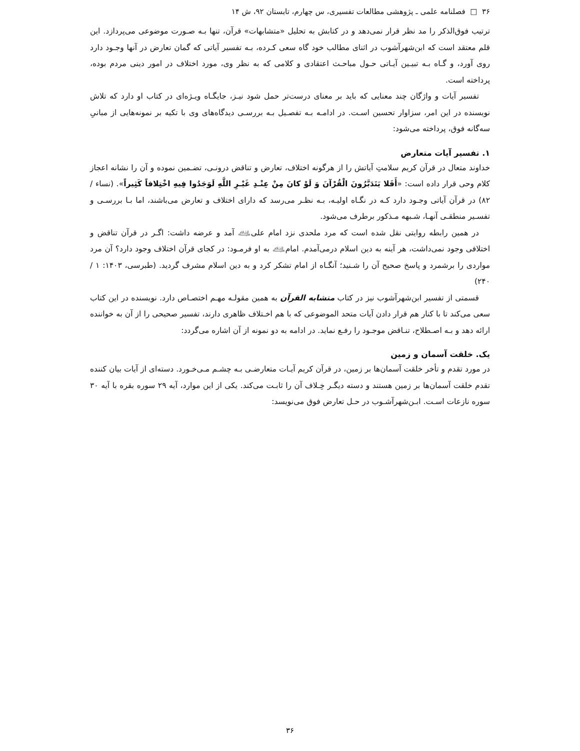۳۶ □ فصلنامه علمی ـ پژوهشی مطالعات تفسیری، س چهارم، تابستان ۹۲، ش ۱۴
ترتیب فوق‌الذکر را مد نظر قرار نمی‌دهد و در کتابش به تحلیل «متشابهات» قرآن، تنها بـه صـورت موضوعی می‌پردازد. این قلم معتقد است که ابن‌شهرآشوب در اثنای مطالب خود گاه سعی کـرده، بـه تفسیر آیاتی که گمان تعارض در آنها وجـود دارد روی آورد، و گـاه بـه تبیـین آیـاتی حـول مباحـث اعتقادی و کلامی که به نظر وی، مورد اختلاف در امور دینی مردم بوده، پرداخته است.
تفسیر آیات و واژگان چند معنایی که باید بر معنای درست‌تر حمل شود نیـز، جایگـاه ویـژه‌ای در کتاب او دارد که تلاش نویسنده در این امر، سزاوار تحسین اسـت. در ادامـه بـه تفصـیل بـه بررسـی دیدگاه‌های وی با تکیه بر نمونه‌هایی از مبانیِ سه‌گانه فوق، پرداخته می‌شود:
۱. تفسیر آیات متعارض
خداوند متعال در قرآن کریم سلامتِ آیاتش را از هرگونه اختلاف، تعارض و تناقض درونـی، تضـمین نموده و آن را نشانه اعجاز کلام وحی قرار داده است: «أَفَلا يَتَدَبَّرُونَ الْقُرْآنَ وَ لَوْ كانَ مِنْ عِنْـدِ غَيْـرِ اللَّهِ لَوَجَدُوا فِيهِ اخْتِلافاً كَثِيراً». (نساء / ۸۲) در قرآن آیاتی وجـود دارد کـه در نگـاه اولیـه، بـه نظـر می‌رسد که دارای اختلاف و تعارض می‌باشند، اما بـا بررسـی و تفسـیر منطقـی آنهـا، شـبهه مـذکور برطرف می‌شود.
در همین رابطه روایتی نقل شده است که مرد ملحدی نزد امام علی﵇ آمد و عرضه داشت: اگـر در قرآن تناقض و اختلافی وجود نمی‌داشت، هر آینه به دین اسلام درمی‌آمدم. امام﵇ به او فرمـود: در کجای قرآن اختلاف وجود دارد؟ آن مرد مواردی را برشمرد و پاسخ صحیح آن را شـنید؛ آنگـاه از امام تشکر کرد و به دین اسلام مشرف گردید. (طبرسی، ۱۴۰۳: ۱ / ۲۴۰)
قسمتی از تفسیر ابن‌شهرآشوب نیز در کتاب متشابه القرآن به همین مقولـه مهـم اختصـاص دارد. نویسنده در این کتاب سعی می‌کند تا با کنار هم قرار دادن آیات متحد الموضوعی که با هم اخـتلاف ظاهری دارند، تفسیر صحیحی را از آن به خواننده ارائه دهد و بـه اصـطلاح، تنـاقض موجـود را رفـع نماید. در ادامه به دو نمونه از آن اشاره می‌گردد:
یک. خلقت آسمان و زمین
در مورد تقدم و تأخر خلقت آسمان‌ها بر زمین، در قرآن کریم آیـات متعارضـی بـه چشـم مـی‌خـورد. دسته‌ای از آیات بیان کننده تقدم خلقت آسمان‌ها بر زمین هستند و دسته دیگـر خِـلاف آن را ثابـت می‌کند. یکی از این موارد، آیه ۲۹ سوره بقره با آیه ۳۰ سوره نازعات اسـت. ابـن‌شهرآشـوب در حـل تعارض فوق می‌نویسد:
۳۶